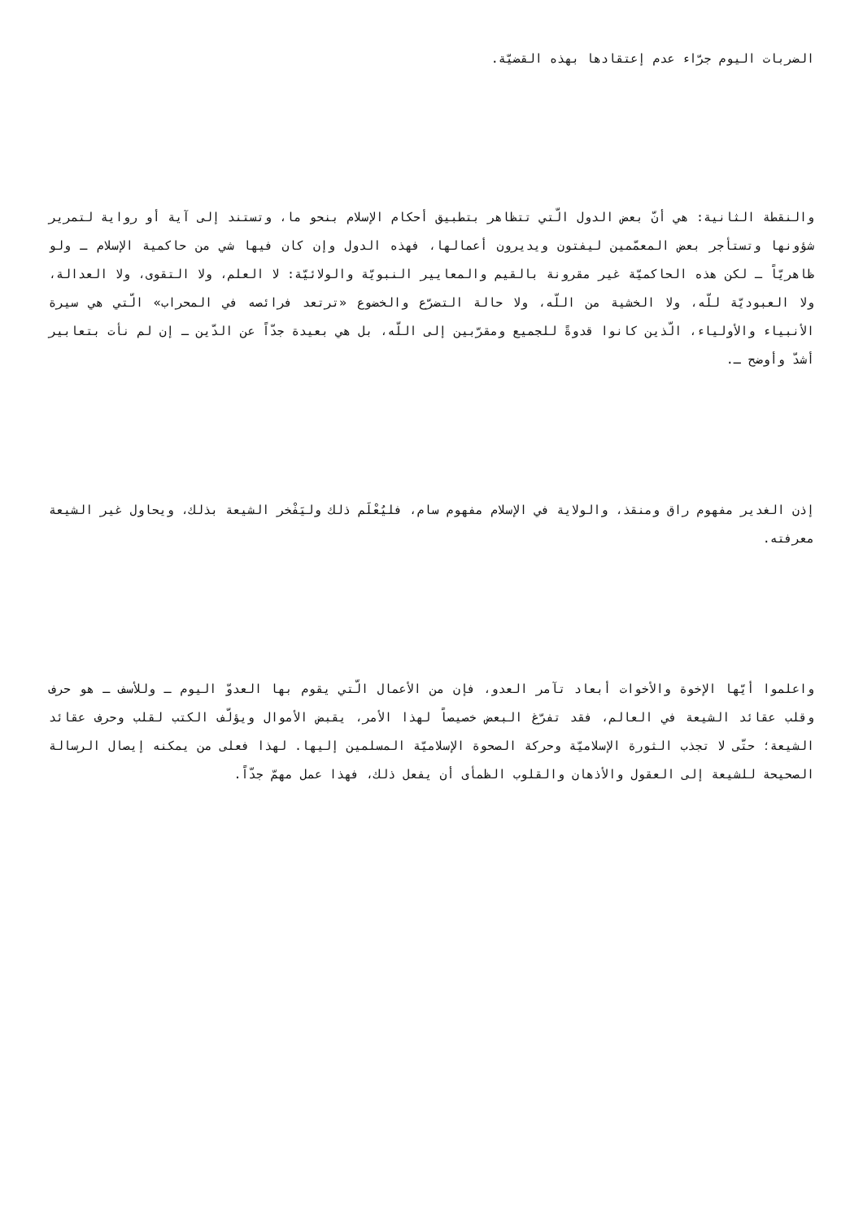الضربات اليوم جرّاء عدم إعتقادها بهذه القضيّة.
والنقطة الثانية: هي أنّ بعض الدول الّتي تتظاهر بتطبيق أحكام الإسلام بنحو ما، وتستند إلى آية أو رواية لتمرير شؤونها وتستأجر بعض المعمّمين ليفتون ويديرون أعمالها، فهذه الدول وإن كان فيها شي من حاكمية الإسلام ـ ولو ظاهريّاً ـ لكن هذه الحاكميّة غير مقرونة بالقيم والمعايير النبويّة والولائيّة: لا العلم، ولا التقوى، ولا العدالة، ولا العبوديّة للّه، ولا الخشية من اللّه، ولا حالة التضرّع والخضوع «ترتعد فرائصه في المحراب» الّتي هي سيرة الأنبياء والأولياء، الّذين كانوا قدوةً للجميع ومقرّبين إلى اللّه، بل هي بعيدة جدّاً عن الدّين ـ إن لم نأت بتعابير أشدّ وأوضح ـ.
إذن الغدير مفهوم راق ومنقذ، والولاية في الإسلام مفهوم سام، فليُعْلَم ذلك وليَفْخر الشيعة بذلك، ويحاول غير الشيعة معرفته.
واعلموا أيّها الإخوة والأخوات أبعاد تآمر العدو، فإن من الأعمال الّتي يقوم بها العدوّ اليوم ـ وللأسف ـ هو حرف وقلب عقائد الشيعة في العالم، فقد تفرّغ البعض خصيصاً لهذا الأمر، يقبض الأموال ويؤلّف الكتب لقلب وحرف عقائد الشيعة؛ حتّى لا تجذب الثورة الإسلاميّة وحركة الصحوة الإسلاميّة المسلمين إليها. لهذا فعلى من يمكنه إيصال الرسالة الصحيحة للشيعة إلى العقول والأذهان والقلوب الظمأى أن يفعل ذلك، فهذا عمل مهمّ جدّاً.